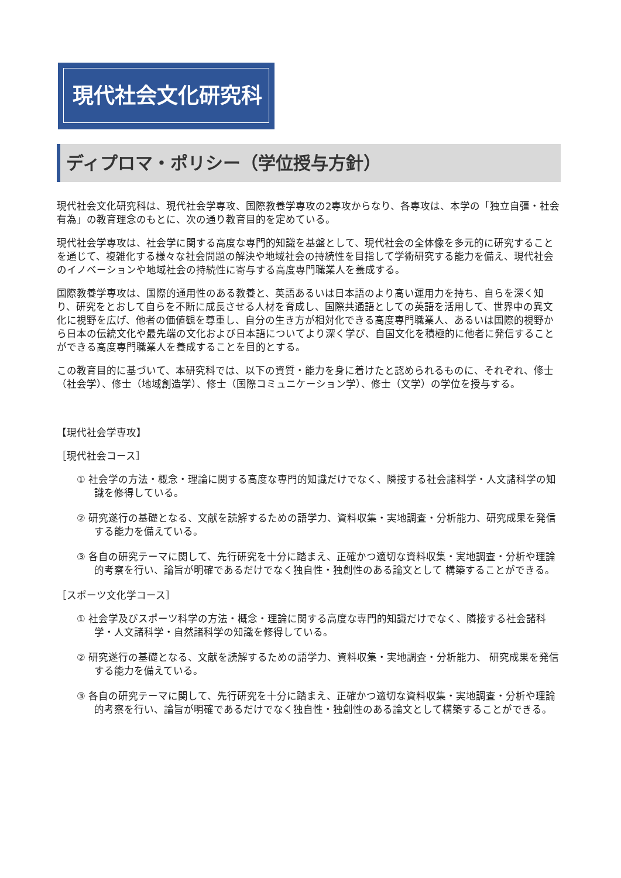現代社会文化研究科
ディプロマ・ポリシー（学位授与方針）
現代社会文化研究科は、現代社会学専攻、国際教養学専攻の2専攻からなり、各専攻は、本学の「独立自彊・社会有為」の教育理念のもとに、次の通り教育目的を定めている。
現代社会学専攻は、社会学に関する高度な専門的知識を基盤として、現代社会の全体像を多元的に研究することを通じて、複雑化する様々な社会問題の解決や地域社会の持続性を目指して学術研究する能力を備え、現代社会のイノベーションや地域社会の持続性に寄与する高度専門職業人を養成する。
国際教養学専攻は、国際的通用性のある教養と、英語あるいは日本語のより高い運用力を持ち、自らを深く知り、研究をとおして自らを不断に成長させる人材を育成し、国際共通語としての英語を活用して、世界中の異文化に視野を広げ、他者の価値観を尊重し、自分の生き方が相対化できる高度専門職業人、あるいは国際的視野から日本の伝統文化や最先端の文化および日本語についてより深く学び、自国文化を積極的に他者に発信することができる高度専門職業人を養成することを目的とする。
この教育目的に基づいて、本研究科では、以下の資質・能力を身に着けたと認められるものに、それぞれ、修士（社会学）、修士（地域創造学）、修士（国際コミュニケーション学）、修士（文学）の学位を授与する。
【現代社会学専攻】
［現代社会コース］
① 社会学の方法・概念・理論に関する高度な専門的知識だけでなく、隣接する社会諸科学・人文諸科学の知識を修得している。
② 研究遂行の基礎となる、文献を読解するための語学力、資料収集・実地調査・分析能力、研究成果を発信する能力を備えている。
③ 各自の研究テーマに関して、先行研究を十分に踏まえ、正確かつ適切な資料収集・実地調査・分析や理論的考察を行い、論旨が明確であるだけでなく独自性・独創性のある論文として 構築することができる。
［スポーツ文化学コース］
① 社会学及びスポーツ科学の方法・概念・理論に関する高度な専門的知識だけでなく、隣接する社会諸科学・人文諸科学・自然諸科学の知識を修得している。
② 研究遂行の基礎となる、文献を読解するための語学力、資料収集・実地調査・分析能力、 研究成果を発信する能力を備えている。
③ 各自の研究テーマに関して、先行研究を十分に踏まえ、正確かつ適切な資料収集・実地調査・分析や理論的考察を行い、論旨が明確であるだけでなく独自性・独創性のある論文として構築することができる。